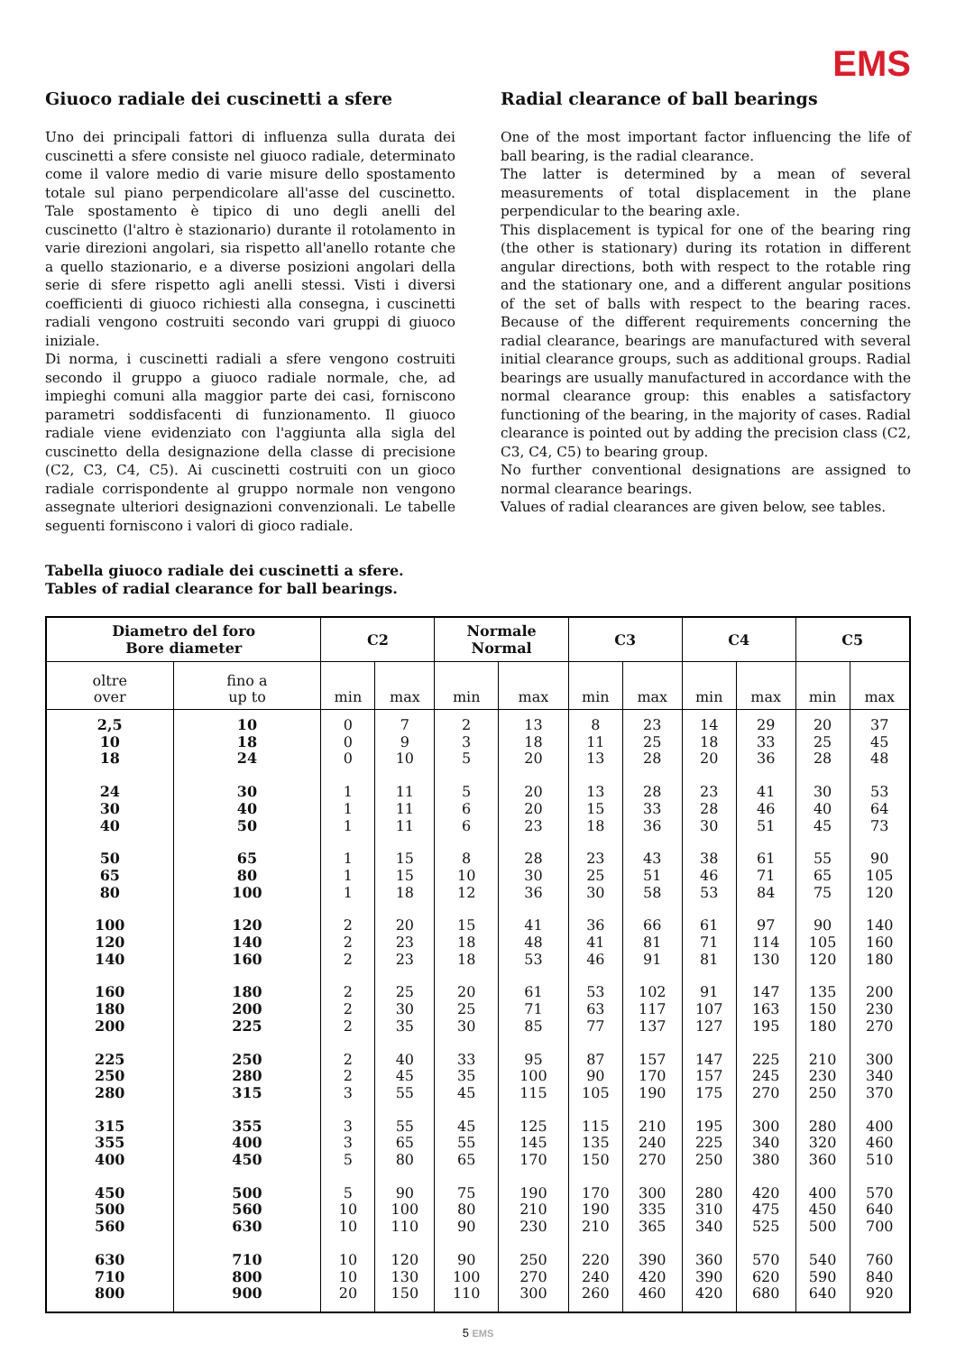EMS
Giuoco radiale dei cuscinetti a sfere
Uno dei principali fattori di influenza sulla durata dei cuscinetti a sfere consiste nel giuoco radiale, determinato come il valore medio di varie misure dello spostamento totale sul piano perpendicolare all'asse del cuscinetto. Tale spostamento è tipico di uno degli anelli del cuscinetto (l'altro è stazionario) durante il rotolamento in varie direzioni angolari, sia rispetto all'anello rotante che a quello stazionario, e a diverse posizioni angolari della serie di sfere rispetto agli anelli stessi. Visti i diversi coefficienti di giuoco richiesti alla consegna, i cuscinetti radiali vengono costruiti secondo vari gruppi di giuoco iniziale.
Di norma, i cuscinetti radiali a sfere vengono costruiti secondo il gruppo a giuoco radiale normale, che, ad impieghi comuni alla maggior parte dei casi, forniscono parametri soddisfacenti di funzionamento. Il giuoco radiale viene evidenziato con l'aggiunta alla sigla del cuscinetto della designazione della classe di precisione (C2, C3, C4, C5). Ai cuscinetti costruiti con un gioco radiale corrispondente al gruppo normale non vengono assegnate ulteriori designazioni convenzionali. Le tabelle seguenti forniscono i valori di gioco radiale.
Radial clearance of ball bearings
One of the most important factor influencing the life of ball bearing, is the radial clearance.
The latter is determined by a mean of several measurements of total displacement in the plane perpendicular to the bearing axle.
This displacement is typical for one of the bearing ring (the other is stationary) during its rotation in different angular directions, both with respect to the rotable ring and the stationary one, and a different angular positions of the set of balls with respect to the bearing races. Because of the different requirements concerning the radial clearance, bearings are manufactured with several initial clearance groups, such as additional groups. Radial bearings are usually manufactured in accordance with the normal clearance group: this enables a satisfactory functioning of the bearing, in the majority of cases. Radial clearance is pointed out by adding the precision class (C2, C3, C4, C5) to bearing group.
No further conventional designations are assigned to normal clearance bearings.
Values of radial clearances are given below, see tables.
Tabella giuoco radiale dei cuscinetti a sfere.
Tables of radial clearance for ball bearings.
| Diametro del foro Bore diameter | | C2 | | Normale Normal | | C3 | | C4 | | C5 | |
| --- | --- | --- | --- | --- | --- | --- | --- | --- | --- | --- | --- |
| oltre over | fino a up to | min | max | min | max | min | max | min | max | min | max |
| 2,5 10 18 | 10 18 24 | 0 0 0 | 7 9 10 | 2 3 5 | 13 18 20 | 8 11 13 | 23 25 28 | 14 18 20 | 29 33 36 | 20 25 28 | 37 45 48 |
| 24 30 40 | 30 40 50 | 1 1 1 | 11 11 11 | 5 6 6 | 20 20 23 | 13 15 18 | 28 33 36 | 23 28 30 | 41 46 51 | 30 40 45 | 53 64 73 |
| 50 65 80 | 65 80 100 | 1 1 1 | 15 15 18 | 8 10 12 | 28 30 36 | 23 25 30 | 43 51 58 | 38 46 53 | 61 71 84 | 55 65 75 | 90 105 120 |
| 100 120 140 | 120 140 160 | 2 2 2 | 20 23 23 | 15 18 18 | 41 48 53 | 36 41 46 | 66 81 91 | 61 71 81 | 97 114 130 | 90 105 120 | 140 160 180 |
| 160 180 200 | 180 200 225 | 2 2 2 | 25 30 35 | 20 25 30 | 61 71 85 | 53 63 77 | 102 117 137 | 91 107 127 | 147 163 195 | 135 150 180 | 200 230 270 |
| 225 250 280 | 250 280 315 | 2 2 3 | 40 45 55 | 33 35 45 | 95 100 115 | 87 90 105 | 157 170 190 | 147 157 175 | 225 245 270 | 210 230 250 | 300 340 370 |
| 315 355 400 | 355 400 450 | 3 3 5 | 55 65 80 | 45 55 65 | 125 145 170 | 115 135 150 | 210 240 270 | 195 225 250 | 300 340 380 | 280 320 360 | 400 460 510 |
| 450 500 560 | 500 560 630 | 5 10 10 | 90 100 110 | 75 80 90 | 190 210 230 | 170 190 210 | 300 335 365 | 280 310 340 | 420 475 525 | 400 450 500 | 570 640 700 |
| 630 710 800 | 710 800 900 | 10 10 20 | 120 130 150 | 90 100 110 | 250 270 300 | 220 240 260 | 390 420 460 | 360 390 420 | 570 620 680 | 540 590 640 | 760 840 920 |
5 EMS